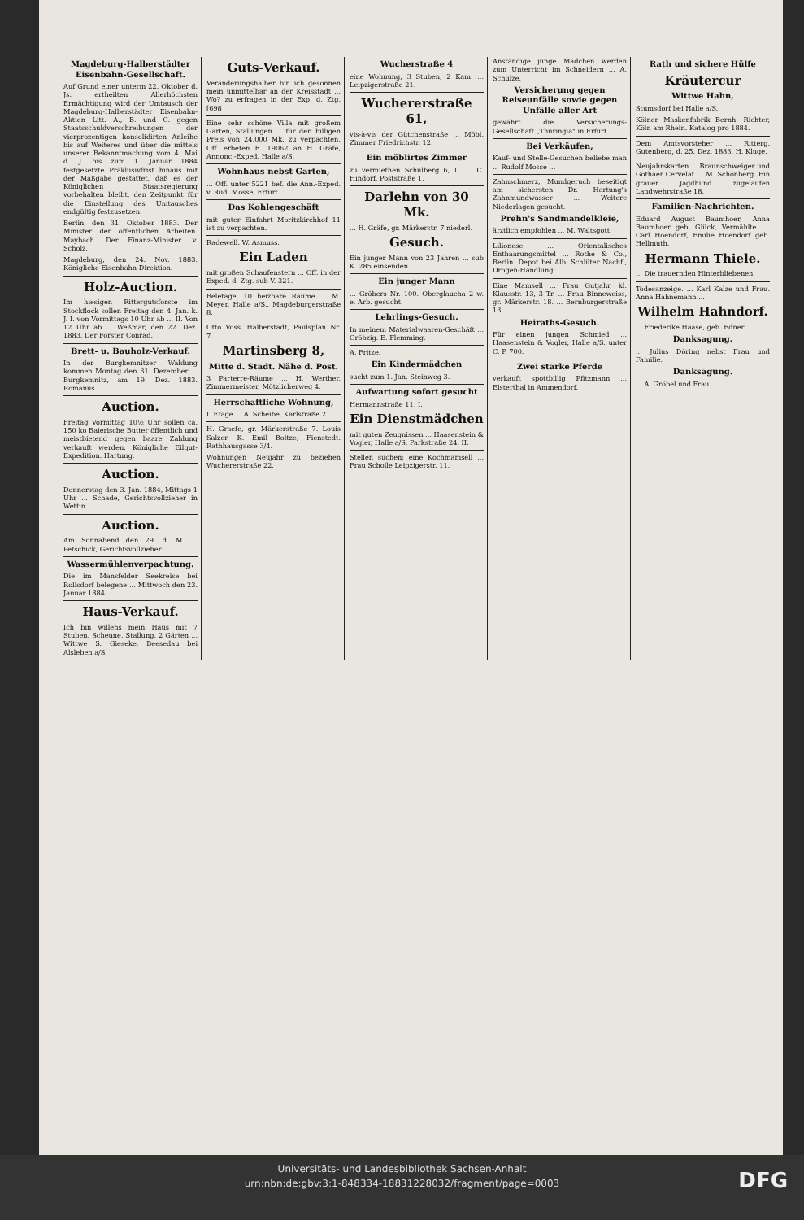Magdeburg-Halberstädter Eisenbahn-Gesellschaft.
Auf Grund einer unterm 22. Oktober d. Js. ertheilten Allerhöchsten Ermächtigung wird der Umtausch der Magdeburg-Halberstädter Eisenbahn-Aktien Litt. A., B. und C. gegen Staatsschuldverschreibungen der vierprozentigen konsolidirten Anleihe bis auf Weiteres und über die mittels unserer Bekanntmachung vom 4. Mai d. J. bis zum 1. Januar 1884 festgesetzte Präklusivfrist hinaus mit der Maßgabe gestattet, daß es der Königlichen Staatsregierung vorbehalten bleibt, den Zeitpunkt für die Einstellung des Umtausches endgültig festzusetzen.
Berlin, den 31. Oktober 1883. Der Minister der öffentlichen Arbeiten. Maybach. Der Finanz-Minister. v. Scholz.
Magdeburg, den 24. Nov. 1883. Königliche Eisenbahn-Direktion.
Holz-Auction.
Im hiesigen Rittergutsforste im Stockflock sollen Freitag den 4. Jan. k. J. I. von Vormittags 10 Uhr ab ... II. Von 12 Uhr ab ... Weßmar, den 22. Dez. 1883. Der Förster Conrad.
Brett- u. Bauholz-Verkauf.
In der Burgkemnitzer Waldung kommen Montag den 31. Dezember ... Burgkemnitz, am 19. Dez. 1883. Romanus.
Auction.
Freitag Vormittag 10½ Uhr sollen ca. 150 ko Baierische Butter öffentlich und meistbietend gegen baare Zahlung verkauft werden. Königliche Eilgut-Expedition. Hartung.
Auction.
Donnerstag den 3. Jan. 1884, Mittags 1 Uhr ... Schade, Gerichtsvollzieher in Wettin.
Auction.
Am Sonnabend den 29. d. M. ... Petschick, Gerichtsvollzieher.
Wassermühlenverpachtung.
Die im Mansfelder Seekreise bei Rollsdorf belegene ... Mittwoch den 23. Januar 1884 ...
Haus-Verkauf.
Ich bin willens mein Haus mit 7 Stuben, Scheune, Stallung, 2 Gärten ... Wittwe S. Gieseke, Beesedau bei Alsleben a/S.
Guts-Verkauf.
Veränderungshalber bin ich gesonnen mein unmittelbar an der Kreisstadt ... Wo? zu erfragen in der Exp. d. Ztg. [698
Eine sehr schöne Villa mit großem Garten, Stallungen ... für den billigen Preis von 24,000 Mk. zu verpachten. Off. erbeten E. 19062 an H. Gräfe, Annonc.-Exped. Halle a/S.
Wohnhaus nebst Garten,
... Off. unter 5221 bef. die Ann.-Exped. v. Rud. Mosse, Erfurt.
Das Kohlengeschäft
mit guter Einfahrt Moritzkirchhof 11 ist zu verpachten.
Radewell. W. Asmuss.
Ein Laden
mit großen Schaufenstern ... Off. in der Exped. d. Ztg. sub V. 321.
Beletage, 10 heizbare Räume ... M. Meyer, Halle a/S., Magdeburgerstraße 8.
Otto Voss, Halberstadt, Paulsplan Nr. 7.
Martinsberg 8,
Mitte d. Stadt. Nähe d. Post.
3 Parterre-Räume ... H. Werther, Zimmermeister, Mötzlicherweg 4.
Herrschaftliche Wohnung,
I. Etage ... A. Scheibe, Karlstraße 2.
H. Graefe, gr. Märkerstraße 7. Louis Salzer. K. Emil Boltze, Fienstedt. Rathhausgasse 3/4.
Wohnungen Neujahr zu beziehen Wuchererstraße 22.
Wucherstraße 4
eine Wohnung, 3 Stuben, 2 Kam. ... Leipzigerstraße 21.
Wuchererstraße 61,
vis-à-vis der Gütchenstraße ... Möbl. Zimmer Friedrichstr. 12.
Ein möblirtes Zimmer
zu vermiethen Schulberg 6, II. ... C. Hindorf, Poststraße 1.
Darlehn von 30 Mk.
... H. Gräfe, gr. Märkerstr. 7 niederl.
Gesuch.
Ein junger Mann von 23 Jahren ... sub K. 285 einsenden.
Ein junger Mann
... Gröbers Nr. 100. Oberglaucha 2 w. e. Arb. gesucht.
Lehrlings-Gesuch.
In meinem Materialwaaren-Geschäft ... Gröbzig. E. Flemming.
A. Fritze.
Ein Kindermädchen
sucht zum 1. Jan. Steinweg 3.
Aufwartung sofort gesucht
Hermannstraße 11, I.
Ein Dienstmädchen
mit guten Zeugnissen ... Haasenstein & Vogler, Halle a/S. Parkstraße 24, II.
Stellen suchen: eine Kochmamsell ... Frau Scholle Leipzigerstr. 11.
Anständige junge Mädchen werden zum Unterricht im Schneidern ... A. Schulze.
Versicherung gegen Reiseunfälle sowie gegen Unfälle aller Art
gewährt die Versicherungs-Gesellschaft „Thuringia" in Erfurt. ...
Bei Verkäufen,
Kauf- und Stelle-Gesuchen beliebe man ... Rudolf Mosse ...
Zahnschmerz, Mundgeruch beseitigt am sichersten Dr. Hartung's Zahnmundwasser ... Weitere Niederlagen gesucht.
Prehn's Sandmandelkleie,
ärztlich empfohlen ... M. Waltsgott.
Lilionese ... Orientalisches Enthaarungsmittel ... Rothe & Co., Berlin. Depot bei Alb. Schlüter Nachf., Drogen-Handlung.
Eine Mamsell ... Frau Gutjahr, kl. Klausstr. 13, 3 Tr. ... Frau Binneweiss, gr. Märkerstr. 18. ... Bernburgerstraße 13.
Heiraths-Gesuch.
Für einen jungen Schmied ... Haasenstein & Vogler, Halle a/S. unter C. P. 700.
Zwei starke Pferde
verkauft spottbillig Pfitzmann ... Elsterthal in Ammendorf.
Rath und sichere Hülfe
Kräutercur
Wittwe Hahn,
Stumsdorf bei Halle a/S.
Kölner Maskenfabrik Bernh. Richter, Köln am Rhein. Katalog pro 1884.
Dem Amtsvorsteher ... Ritterg. Gutenberg, d. 25. Dez. 1883. H. Kluge.
Neujahrskarten ... Braunschweiger und Gothaer Cervelat ... M. Schönberg. Ein grauer Jagdhund zugelaufen Landwehrstraße 18.
Familien-Nachrichten.
Eduard August Baumhoer, Anna Baumhoer geb. Glück, Vermählte. ... Carl Hoendorf, Emilie Hoendorf geb. Hellmuth.
Hermann Thiele.
... Die trauernden Hinterbliebenen.
Todesanzeige. ... Karl Kalze und Frau. Anna Hahnemann ...
Wilhelm Hahndorf.
... Friederike Haase, geb. Edner. ...
Danksagung.
... Julius Döring nebst Frau und Familie.
Danksagung.
... A. Gröbel und Frau.
Universitäts- und Landesbibliothek Sachsen-Anhalt
urn:nbn:de:gbv:3:1-848334-18831228032/fragment/page=0003
DFG